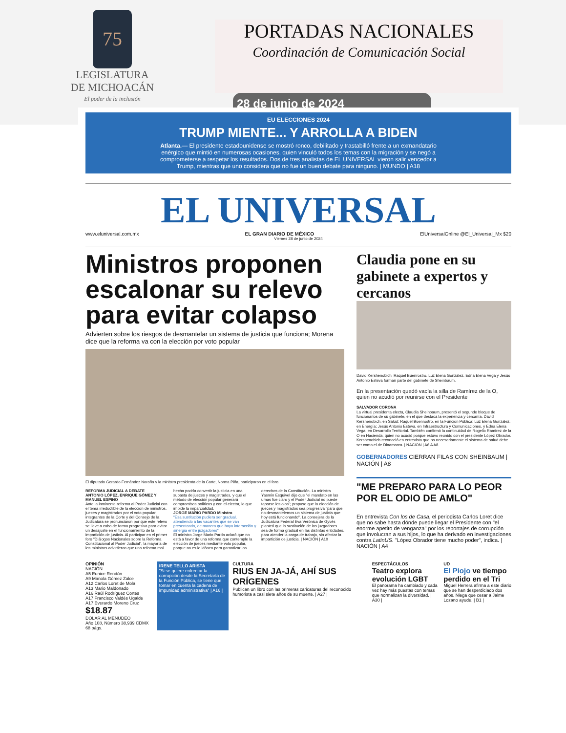75
LEGISLATURA
DE MICHOACÁN
El poder de la inclusión
PORTADAS NACIONALES
Coordinación de Comunicación Social
28 de junio de 2024
EU ELECCIONES 2024
TRUMP MIENTE... Y ARROLLA A BIDEN
Atlanta.— El presidente estadounidense se mostró ronco, debilitado y trastabilló frente a un exmandatario enérgico que mintió en numerosas ocasiones, quien vinculó todos los temas con la migración y se negó a comprometerse a respetar los resultados. Dos de tres analistas de EL UNIVERSAL vieron salir vencedor a Trump, mientras que uno considera que no fue un buen debate para ninguno. | MUNDO | A18
EL UNIVERSAL
www.eluniversal.com.mx EL GRAN DIARIO DE MÉXICO ElUniversalOnline @El_Universal_Mx $20
Viernes 28 de junio de 2024
Ministros proponen escalonar su relevo para evitar colapso
Advierten sobre los riesgos de desmantelar un sistema de justicia que funciona; Morena dice que la reforma va con la elección por voto popular
El diputado Gerardo Fernández Noroña y la ministra presidenta de la Corte, Norma Piña, participaron en el foro.
REFORMA JUDICIAL A DEBATE
ANTONIO LÓPEZ, ENRIQUE GÓMEZ Y MANUEL ESPINO
Ante la inminente reforma al Poder Judicial con el tema irreductible de la elección de ministros, jueces y magistrados por el voto popular, integrantes de la Corte y del Consejo de la Judicatura se pronunciaron por que este relevo se lleve a cabo de forma progresiva para evitar un desajuste en el funcionamiento de la impartición de justicia. Al participar en el primer foro "Diálogos Nacionales sobre la Reforma Constitucional al Poder Judicial", la mayoría de los ministros advirtieron que una reforma mal hecha podría convertir la justicia en una subasta de jueces y magistrados, y que el método de elección popular generará compromisos políticos y con el elector, lo que impide la imparcialidad.
JORGE MARIO PARDO Ministro
"Esa sustitución pudiera ser gradual, atendiendo a las vacantes que se van presentando, de manera que haya interacción y sinergia entre juzgadores"
El ministro Jorge Mario Pardo aclaró que no está a favor de una reforma que contemple la elección de jueces mediante voto popular, porque no es lo idóneo para garantizar los derechos de la Constitución. La ministra Yasmín Esquivel dijo que "el mandato en las urnas fue claro y el Poder Judicial no puede taparse los ojos"; propuso que la elección de jueces y magistrados sea progresiva "para que no desmantelemos un sistema de justicia que hoy está funcionando". La consejera de la Judicatura Federal Eva Verónica de Gyvés planteó que la sustitución de los juzgadores sea de forma gradual en las distintas entidades, para atender la carga de trabajo, sin afectar la impartición de justicia. | NACIÓN | A10
Claudia pone en su gabinete a expertos y cercanos
David Kershenobich, Raquel Buenrostro, Luz Elena González, Edna Elena Vega y Jesús Antonio Esteva forman parte del gabinete de Sheinbaum.
En la presentación quedó vacía la silla de Ramírez de la O, quien no acudió por reunirse con el Presidente
SALVADOR CORONA
La virtual presidenta electa, Claudia Sheinbaum, presentó el segundo bloque de funcionarios de su gabinete, en el que destaca la experiencia y cercanía. David Kershenobich, en Salud; Raquel Buenrostro, en la Función Pública; Luz Elena González, en Energía; Jesús Antonio Esteva, en Infraestructura y Comunicaciones, y Edna Elena Vega, en Desarrollo Territorial. También confirmó la continuidad de Rogelio Ramírez de la O en Hacienda, quien no acudió porque estuvo reunido con el presidente López Obrador. Kershenobich reconoció en entrevista que no necesariamente el sistema de salud debe ser como el de Dinamarca. | NACIÓN | A6 A A8
GOBERNADORES CIERRAN FILAS CON SHEINBAUM | NACIÓN | A8
"ME PREPARO PARA LO PEOR POR EL ODIO DE AMLO"
En entrevista Con los de Casa, el periodista Carlos Loret dice que no sabe hasta dónde puede llegar el Presidente con "el enorme apetito de venganza" por los reportajes de corrupción que involucran a sus hijos, lo que ha derivado en investigaciones contra LatinUS. "López Obrador tiene mucho poder", indica. | NACIÓN | A4
OPINIÓN
NACIÓN
A5 Eunice Rendón
A9 Manola Gómez Zalce
A12 Carlos Loret de Mola
A13 Mario Maldonado
A16 Raúl Rodríguez Cortés
A17 Francisco Valdés Ugalde
A17 Everardo Moreno Cruz
$18.87
DÓLAR AL MENUDEO
Año 108, Número 38,939 CDMX 68 págs.
IRENE TELLO ARISTA
"Si se quiere enfrentar la corrupción desde la Secretaría de la Función Pública, se tiene que tomar en cuenta la cadena de impunidad administrativa" | A16 |
CULTURA
RIUS EN JA-JÁ, AHÍ SUS ORÍGENES
Publican un libro con las primeras caricaturas del reconocido humorista a casi siete años de su muerte. | A27 |
ESPECTÁCULOS
Teatro explora evolución LGBT
El panorama ha cambiado y cada vez hay más puestas con temas que normalizan la diversidad. | A30 |
UD
El Piojo ve tiempo perdido en el Tri
Miguel Herrera afirma a este diario que se han desperdiciado dos años. Niega que cesar a Jaime Lozano ayude. | B1 |